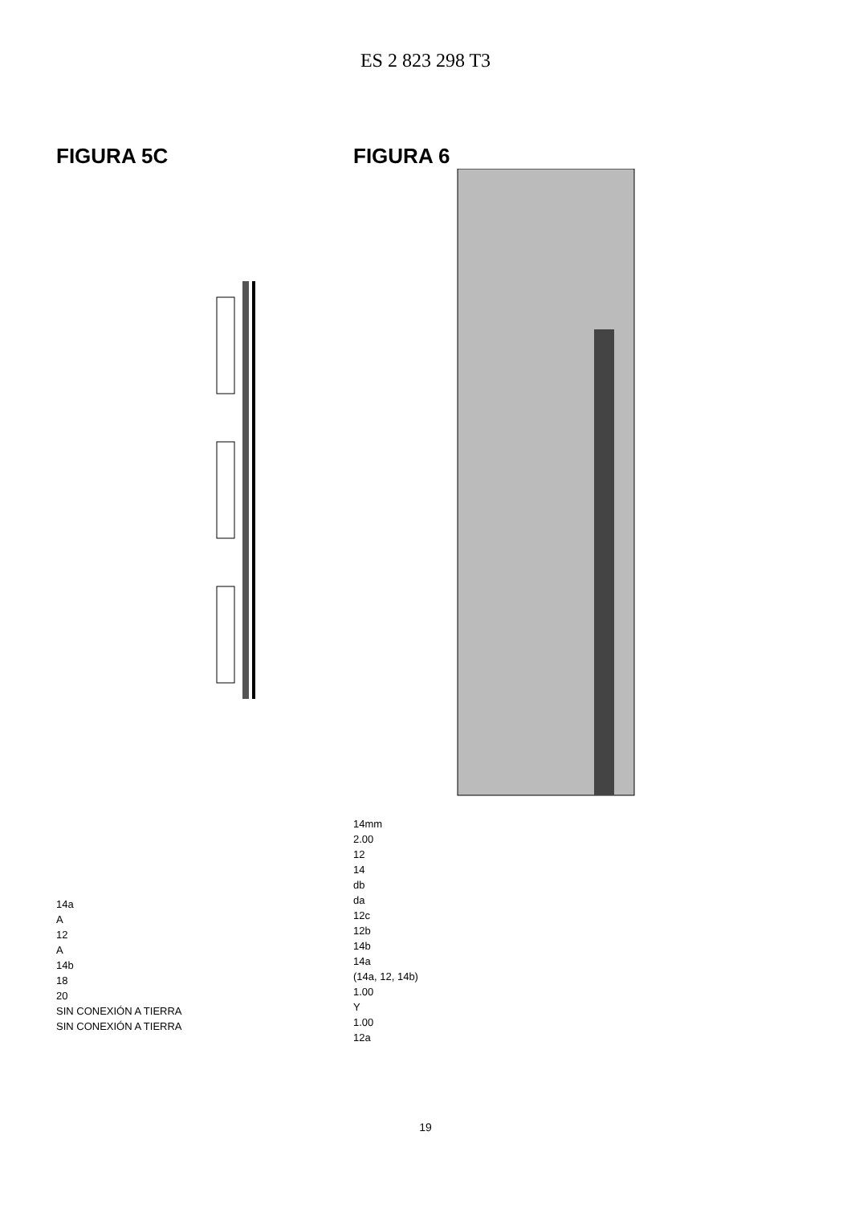ES 2 823 298 T3
FIGURA 5C
14a
A
12
A
14b
18
20
SIN CONEXIÓN A TIERRA
SIN CONEXIÓN A TIERRA
FIGURA 6
14mm
2.00
12
14
db
da
12c
12b
14b
14a
(14a, 12, 14b)
1.00
Y
1.00
12a
19